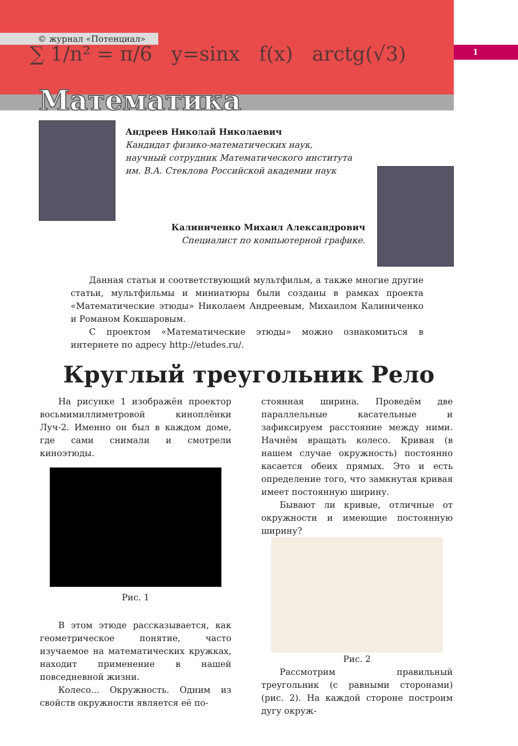∑ 1/n² = π/6 y=sinx f(x) arctg(√3)
© журнал «Потенциал»
Математика
1
Андреев Николай Николаевич
Кандидат физико-математических наук,
научный сотрудник Математического института
им. В.А. Стеклова Российской академии наук
Калиниченко Михаил Александрович
Специалист по компьютерной графике.
Данная статья и соответствующий мультфильм, а также многие другие статьи, мультфильмы и миниатюры были созданы в рамках проекта «Математические этюды» Николаем Андреевым, Михаилом Калиниченко и Романом Кокшаровым.
С проектом «Математические этюды» можно ознакомиться в интернете по адресу http://etudes.ru/.
Круглый треугольник Рело
На рисунке 1 изображён проектор восьмимиллиметровой киноплёнки Луч-2. Именно он был в каждом доме, где сами снимали и смотрели киноэтюды.
Рис. 1
В этом этюде рассказывается, как геометрическое понятие, часто изучаемое на математических кружках, находит применение в нашей повседневной жизни.
Колесо... Окружность. Одним из свойств окружности является её по-
стоянная ширина. Проведём две параллельные касательные и зафиксируем расстояние между ними. Начнём вращать колесо. Кривая (в нашем случае окружность) постоянно касается обеих прямых. Это и есть определение того, что замкнутая кривая имеет постоянную ширину.
Бывают ли кривые, отличные от окружности и имеющие постоянную ширину?
Рис. 2
Рассмотрим правильный треугольник (с равными сторонами) (рис. 2). На каждой стороне построим дугу окруж-